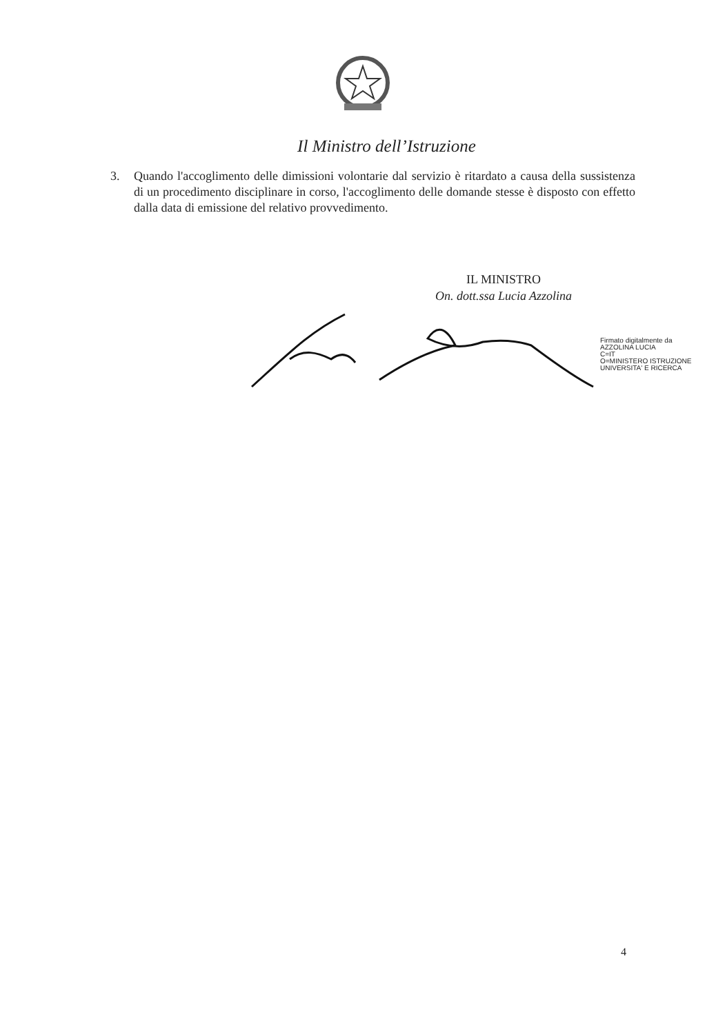Il Ministro dell’Istruzione
3. Quando l'accoglimento delle dimissioni volontarie dal servizio è ritardato a causa della sussistenza di un procedimento disciplinare in corso, l'accoglimento delle domande stesse è disposto con effetto dalla data di emissione del relativo provvedimento.
IL MINISTRO
On. dott.ssa Lucia Azzolina
Firmato digitalmente da
AZZOLINA LUCIA
C=IT
O=MINISTERO ISTRUZIONE
UNIVERSITA' E RICERCA
4